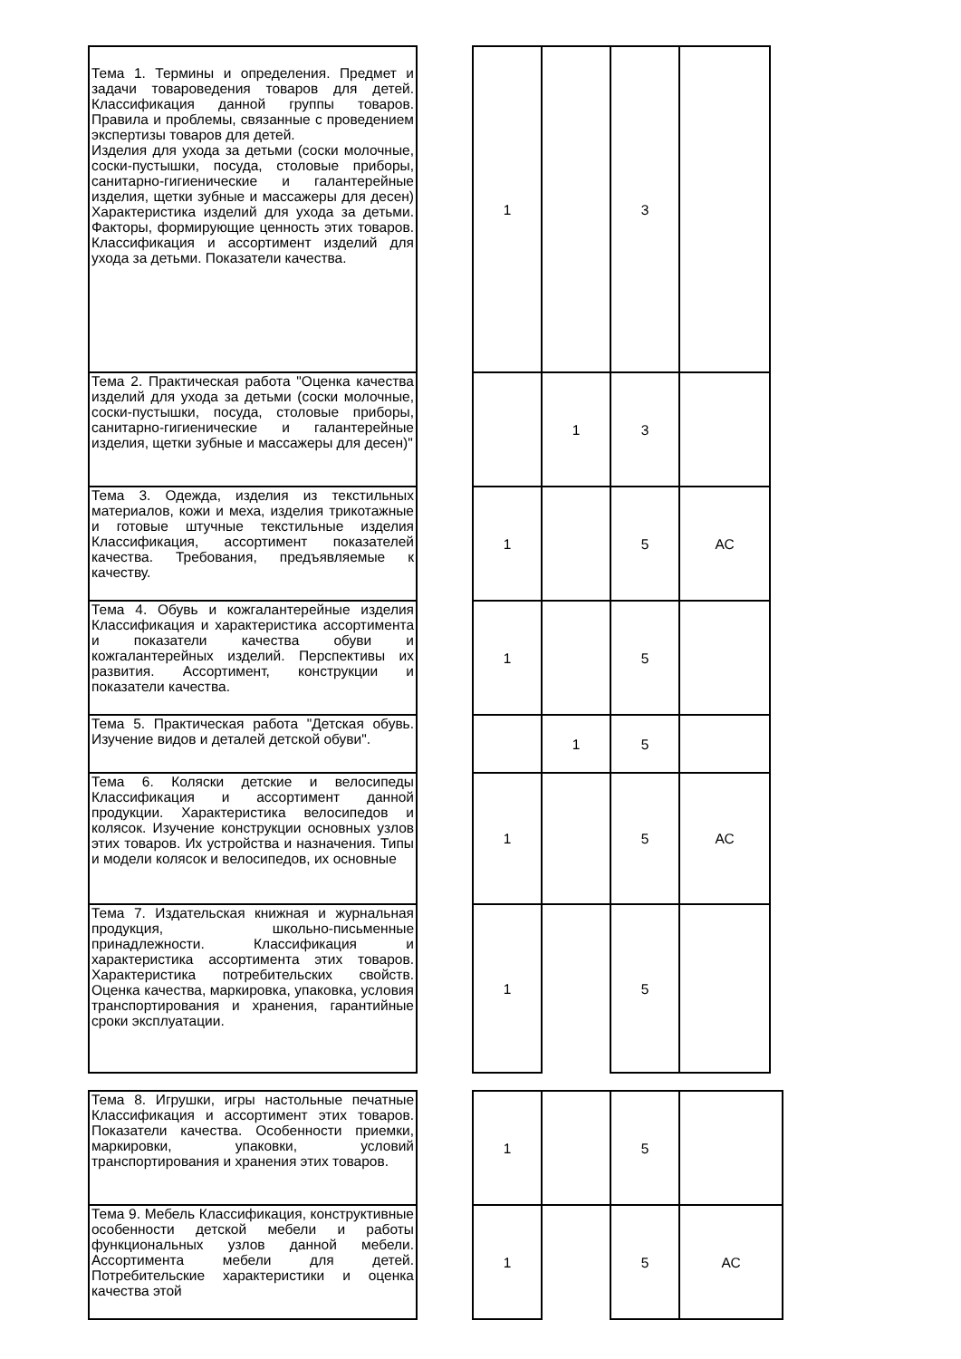| Тема 1. Термины и определения. Предмет и задачи товароведения товаров для детей. Классификация данной группы товаров. Правила и проблемы, связанные с проведением экспертизы товаров для детей. Изделия для ухода за детьми (соски молочные, соски-пустышки, посуда, столовые приборы, санитарно-гигиенические и галантерейные изделия, щетки зубные и массажеры для десен) Характеристика изделий для ухода за детьми. Факторы, формирующие ценность этих товаров. Классификация и ассортимент изделий для ухода за детьми. Показатели качества. | | 1 | | 3 | |
| Тема 2. Практическая работа "Оценка качества изделий для ухода за детьми (соски молочные, соски-пустышки, посуда, столовые приборы, санитарно-гигиенические и галантерейные изделия, щетки зубные и массажеры для десен)" | | | 1 | 3 | |
| Тема 3. Одежда, изделия из текстильных материалов, кожи и меха, изделия трикотажные и готовые штучные текстильные изделия Классификация, ассортимент показателей качества. Требования, предъявляемые к качеству. | | 1 | | 5 | АС |
| Тема 4. Обувь и кожгалантерейные изделия Классификация и характеристика ассортимента и показатели качества обуви и кожгалантерейных изделий. Перспективы их развития. Ассортимент, конструкции и показатели качества. | | 1 | | 5 | |
| Тема 5. Практическая работа "Детская обувь. Изучение видов и деталей детской обуви". | | | 1 | 5 | |
| Тема 6. Коляски детские и велосипеды Классификация и ассортимент данной продукции. Характеристика велосипедов и колясок. Изучение конструкции основных узлов этих товаров. Их устройства и назначения. Типы и модели колясок и велосипедов, их основные | | 1 | | 5 | АС |
| Тема 7. Издательская книжная и журнальная продукция, школьно-письменные принадлежности. Классификация и характеристика ассортимента этих товаров. Характеристика потребительских свойств. Оценка качества, маркировка, упаковка, условия транспортирования и хранения, гарантийные сроки эксплуатации. | | 1 | | 5 | |
| Тема 8. Игрушки, игры настольные печатные Классификация и ассортимент этих товаров. Показатели качества. Особенности приемки, маркировки, упаковки, условий транспортирования и хранения этих товаров. | | 1 | | 5 | |
| Тема 9. Мебель Классификация, конструктивные особенности детской мебели и работы функциональных узлов данной мебели. Ассортимента мебели для детей. Потребительские характеристики и оценка качества этой | | 1 | | 5 | АС |